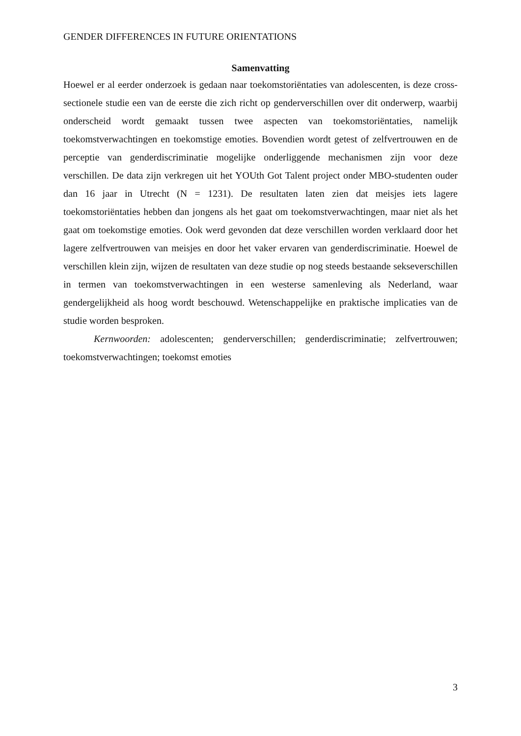GENDER DIFFERENCES IN FUTURE ORIENTATIONS
Samenvatting
Hoewel er al eerder onderzoek is gedaan naar toekomstoriëntaties van adolescenten, is deze cross-sectionele studie een van de eerste die zich richt op genderverschillen over dit onderwerp, waarbij onderscheid wordt gemaakt tussen twee aspecten van toekomstoriëntaties, namelijk toekomstverwachtingen en toekomstige emoties. Bovendien wordt getest of zelfvertrouwen en de perceptie van genderdiscriminatie mogelijke onderliggende mechanismen zijn voor deze verschillen. De data zijn verkregen uit het YOUth Got Talent project onder MBO-studenten ouder dan 16 jaar in Utrecht (N = 1231). De resultaten laten zien dat meisjes iets lagere toekomstoriëntaties hebben dan jongens als het gaat om toekomstverwachtingen, maar niet als het gaat om toekomstige emoties. Ook werd gevonden dat deze verschillen worden verklaard door het lagere zelfvertrouwen van meisjes en door het vaker ervaren van genderdiscriminatie. Hoewel de verschillen klein zijn, wijzen de resultaten van deze studie op nog steeds bestaande sekseverschillen in termen van toekomstverwachtingen in een westerse samenleving als Nederland, waar gendergelijkheid als hoog wordt beschouwd. Wetenschappelijke en praktische implicaties van de studie worden besproken.
Kernwoorden: adolescenten; genderverschillen; genderdiscriminatie; zelfvertrouwen; toekomstverwachtingen; toekomst emoties
3